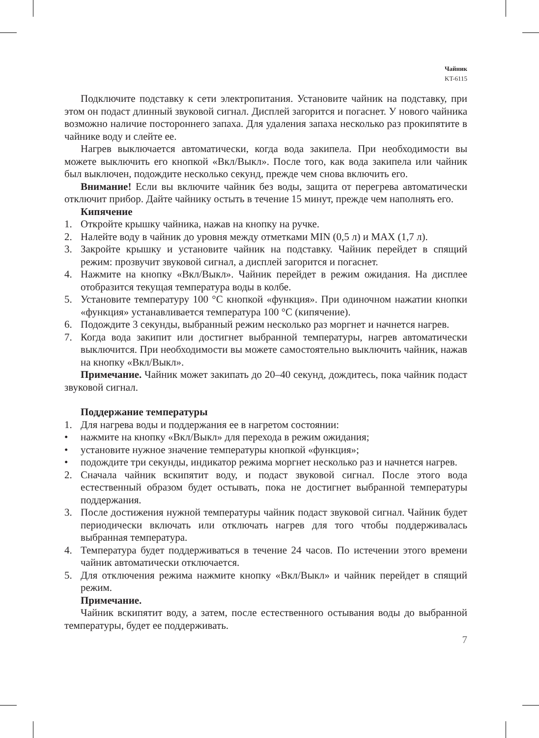Чайник
KT-6115
Подключите подставку к сети электропитания. Установите чайник на подставку, при этом он подаст длинный звуковой сигнал. Дисплей загорится и погаснет. У нового чайника возможно наличие постороннего запаха. Для удаления запаха несколько раз прокипятите в чайнике воду и слейте ее.
Нагрев выключается автоматически, когда вода закипела. При необходимости вы можете выключить его кнопкой «Вкл/Выкл». После того, как вода закипела или чайник был выключен, подождите несколько секунд, прежде чем снова включить его.
Внимание! Если вы включите чайник без воды, защита от перегрева автоматически отключит прибор. Дайте чайнику остыть в течение 15 минут, прежде чем наполнять его.
Кипячение
1. Откройте крышку чайника, нажав на кнопку на ручке.
2. Налейте воду в чайник до уровня между отметками MIN (0,5 л) и MAX (1,7 л).
3. Закройте крышку и установите чайник на подставку. Чайник перейдет в спящий режим: прозвучит звуковой сигнал, а дисплей загорится и погаснет.
4. Нажмите на кнопку «Вкл/Выкл». Чайник перейдет в режим ожидания. На дисплее отобразится текущая температура воды в колбе.
5. Установите температуру 100 °C кнопкой «функция». При одиночном нажатии кнопки «функция» устанавливается температура 100 °C (кипячение).
6. Подождите 3 секунды, выбранный режим несколько раз моргнет и начнется нагрев.
7. Когда вода закипит или достигнет выбранной температуры, нагрев автоматически выключится. При необходимости вы можете самостоятельно выключить чайник, нажав на кнопку «Вкл/Выкл».
Примечание. Чайник может закипать до 20–40 секунд, дождитесь, пока чайник подаст звуковой сигнал.
Поддержание температуры
1. Для нагрева воды и поддержания ее в нагретом состоянии:
• нажмите на кнопку «Вкл/Выкл» для перехода в режим ожидания;
• установите нужное значение температуры кнопкой «функция»;
• подождите три секунды, индикатор режима моргнет несколько раз и начнется нагрев.
2. Сначала чайник вскипятит воду, и подаст звуковой сигнал. После этого вода естественный образом будет остывать, пока не достигнет выбранной температуры поддержания.
3. После достижения нужной температуры чайник подаст звуковой сигнал. Чайник будет периодически включать или отключать нагрев для того чтобы поддерживалась выбранная температура.
4. Температура будет поддерживаться в течение 24 часов. По истечении этого времени чайник автоматически отключается.
5. Для отключения режима нажмите кнопку «Вкл/Выкл» и чайник перейдет в спящий режим.
Примечание.
Чайник вскипятит воду, а затем, после естественного остывания воды до выбранной температуры, будет ее поддерживать.
7